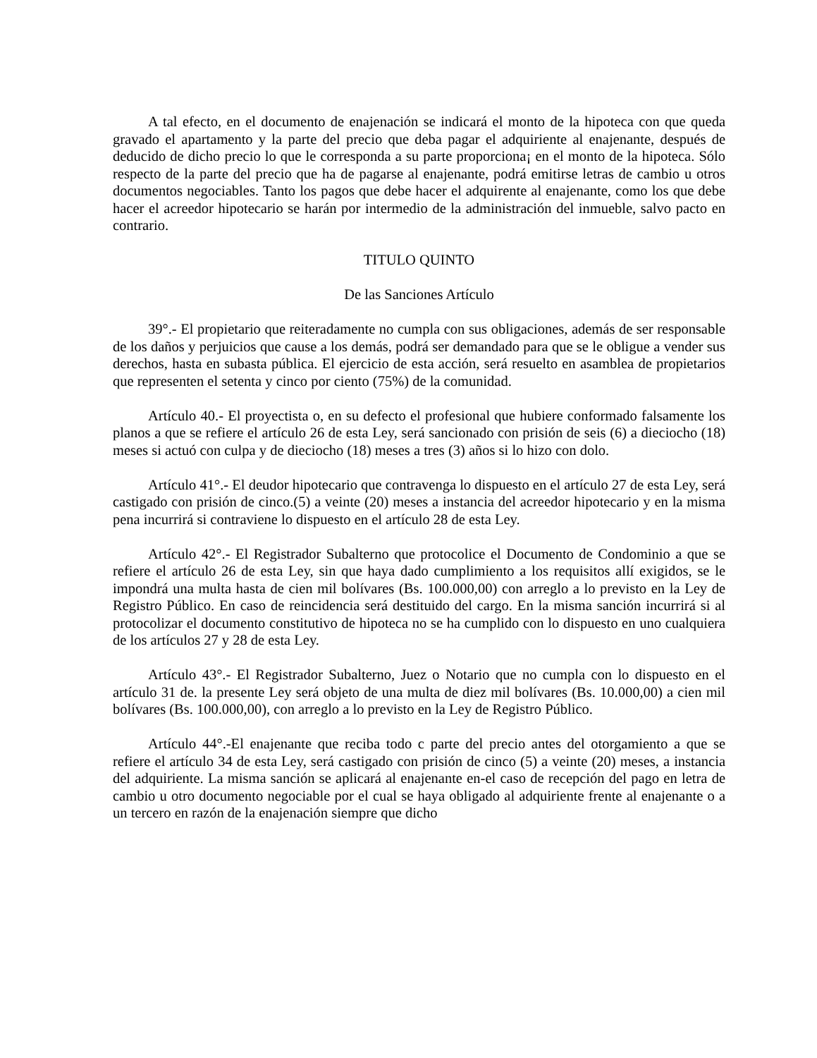A tal efecto, en el documento de enajenación se indicará el monto de la hipoteca con que queda gravado el apartamento y la parte del precio que deba pagar el adquiriente al enajenante, después de deducido de dicho precio lo que le corresponda a su parte proporciona¡ en el monto de la hipoteca. Sólo respecto de la parte del precio que ha de pagarse al enajenante, podrá emitirse letras de cambio u otros documentos negociables. Tanto los pagos que debe hacer el adquirente al enajenante, como los que debe hacer el acreedor hipotecario se harán por intermedio de la administración del inmueble, salvo pacto en contrario.
TITULO QUINTO
De las Sanciones Artículo
39°.- El propietario que reiteradamente no cumpla con sus obligaciones, además de ser responsable de los daños y perjuicios que cause a los demás, podrá ser demandado para que se le obligue a vender sus derechos, hasta en subasta pública. El ejercicio de esta acción, será resuelto en asamblea de propietarios que representen el setenta y cinco por ciento (75%) de la comunidad.
Artículo 40.- El proyectista o, en su defecto el profesional que hubiere conformado falsamente los planos a que se refiere el artículo 26 de esta Ley, será sancionado con prisión de seis (6) a dieciocho (18) meses si actuó con culpa y de dieciocho (18) meses a tres (3) años si lo hizo con dolo.
Artículo 41°.- El deudor hipotecario que contravenga lo dispuesto en el artículo 27 de esta Ley, será castigado con prisión de cinco.(5) a veinte (20) meses a instancia del acreedor hipotecario y en la misma pena incurrirá si contraviene lo dispuesto en el artículo 28 de esta Ley.
Artículo 42°.- El Registrador Subalterno que protocolice el Documento de Condominio a que se refiere el artículo 26 de esta Ley, sin que haya dado cumplimiento a los requisitos allí exigidos, se le impondrá una multa hasta de cien mil bolívares (Bs. 100.000,00) con arreglo a lo previsto en la Ley de Registro Público. En caso de reincidencia será destituido del cargo. En la misma sanción incurrirá si al protocolizar el documento constitutivo de hipoteca no se ha cumplido con lo dispuesto en uno cualquiera de los artículos 27 y 28 de esta Ley.
Artículo 43°.- El Registrador Subalterno, Juez o Notario que no cumpla con lo dispuesto en el artículo 31 de. la presente Ley será objeto de una multa de diez mil bolívares (Bs. 10.000,00) a cien mil bolívares (Bs. 100.000,00), con arreglo a lo previsto en la Ley de Registro Público.
Artículo 44°.-El enajenante que reciba todo c parte del precio antes del otorgamiento a que se refiere el artículo 34 de esta Ley, será castigado con prisión de cinco (5) a veinte (20) meses, a instancia del adquiriente. La misma sanción se aplicará al enajenante en-el caso de recepción del pago en letra de cambio u otro documento negociable por el cual se haya obligado al adquiriente frente al enajenante o a un tercero en razón de la enajenación siempre que dicho